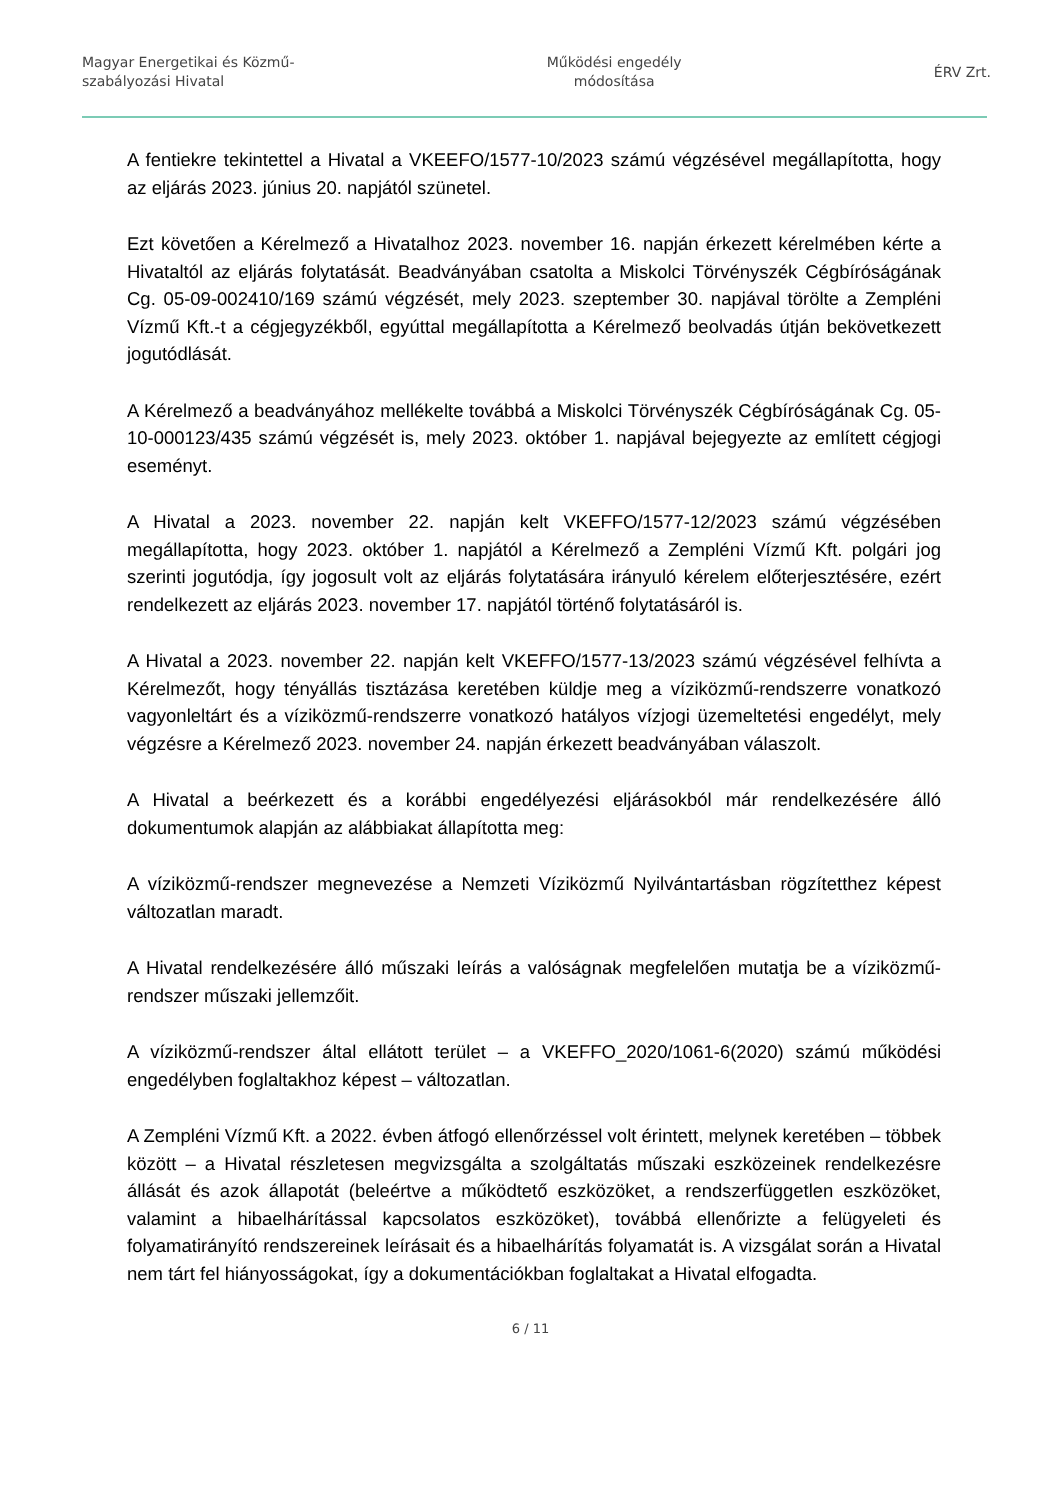Magyar Energetikai és Közmű-
szabályozási Hivatal
Működési engedély
módosítása
ÉRV Zrt.
A fentiekre tekintettel a Hivatal a VKEEFO/1577-10/2023 számú végzésével megállapította, hogy az eljárás 2023. június 20. napjától szünetel.
Ezt követően a Kérelmező a Hivatalhoz 2023. november 16. napján érkezett kérelmében kérte a Hivataltól az eljárás folytatását. Beadványában csatolta a Miskolci Törvényszék Cégbíróságának Cg. 05-09-002410/169 számú végzését, mely 2023. szeptember 30. napjával törölte a Zempléni Vízmű Kft.-t a cégjegyzékből, egyúttal megállapította a Kérelmező beolvadás útján bekövetkezett jogutódlását.
A Kérelmező a beadványához mellékelte továbbá a Miskolci Törvényszék Cégbíróságának Cg. 05-10-000123/435 számú végzését is, mely 2023. október 1. napjával bejegyezte az említett cégjogi eseményt.
A Hivatal a 2023. november 22. napján kelt VKEFFO/1577-12/2023 számú végzésében megállapította, hogy 2023. október 1. napjától a Kérelmező a Zempléni Vízmű Kft. polgári jog szerinti jogutódja, így jogosult volt az eljárás folytatására irányuló kérelem előterjesztésére, ezért rendelkezett az eljárás 2023. november 17. napjától történő folytatásáról is.
A Hivatal a 2023. november 22. napján kelt VKEFFO/1577-13/2023 számú végzésével felhívta a Kérelmezőt, hogy tényállás tisztázása keretében küldje meg a víziközmű-rendszerre vonatkozó vagyonleltárt és a víziközmű-rendszerre vonatkozó hatályos vízjogi üzemeltetési engedélyt, mely végzésre a Kérelmező 2023. november 24. napján érkezett beadványában válaszolt.
A Hivatal a beérkezett és a korábbi engedélyezési eljárásokból már rendelkezésére álló dokumentumok alapján az alábbiakat állapította meg:
A víziközmű-rendszer megnevezése a Nemzeti Víziközmű Nyilvántartásban rögzítetthez képest változatlan maradt.
A Hivatal rendelkezésére álló műszaki leírás a valóságnak megfelelően mutatja be a víziközmű-rendszer műszaki jellemzőit.
A víziközmű-rendszer által ellátott terület – a VKEFFO_2020/1061-6(2020) számú működési engedélyben foglaltakhoz képest – változatlan.
A Zempléni Vízmű Kft. a 2022. évben átfogó ellenőrzéssel volt érintett, melynek keretében – többek között – a Hivatal részletesen megvizsgálta a szolgáltatás műszaki eszközeinek rendelkezésre állását és azok állapotát (beleértve a működtető eszközöket, a rendszerfüggetlen eszközöket, valamint a hibaelhárítással kapcsolatos eszközöket), továbbá ellenőrizte a felügyeleti és folyamatirányító rendszereinek leírásait és a hibaelhárítás folyamatát is. A vizsgálat során a Hivatal nem tárt fel hiányosságokat, így a dokumentációkban foglaltakat a Hivatal elfogadta.
6 / 11